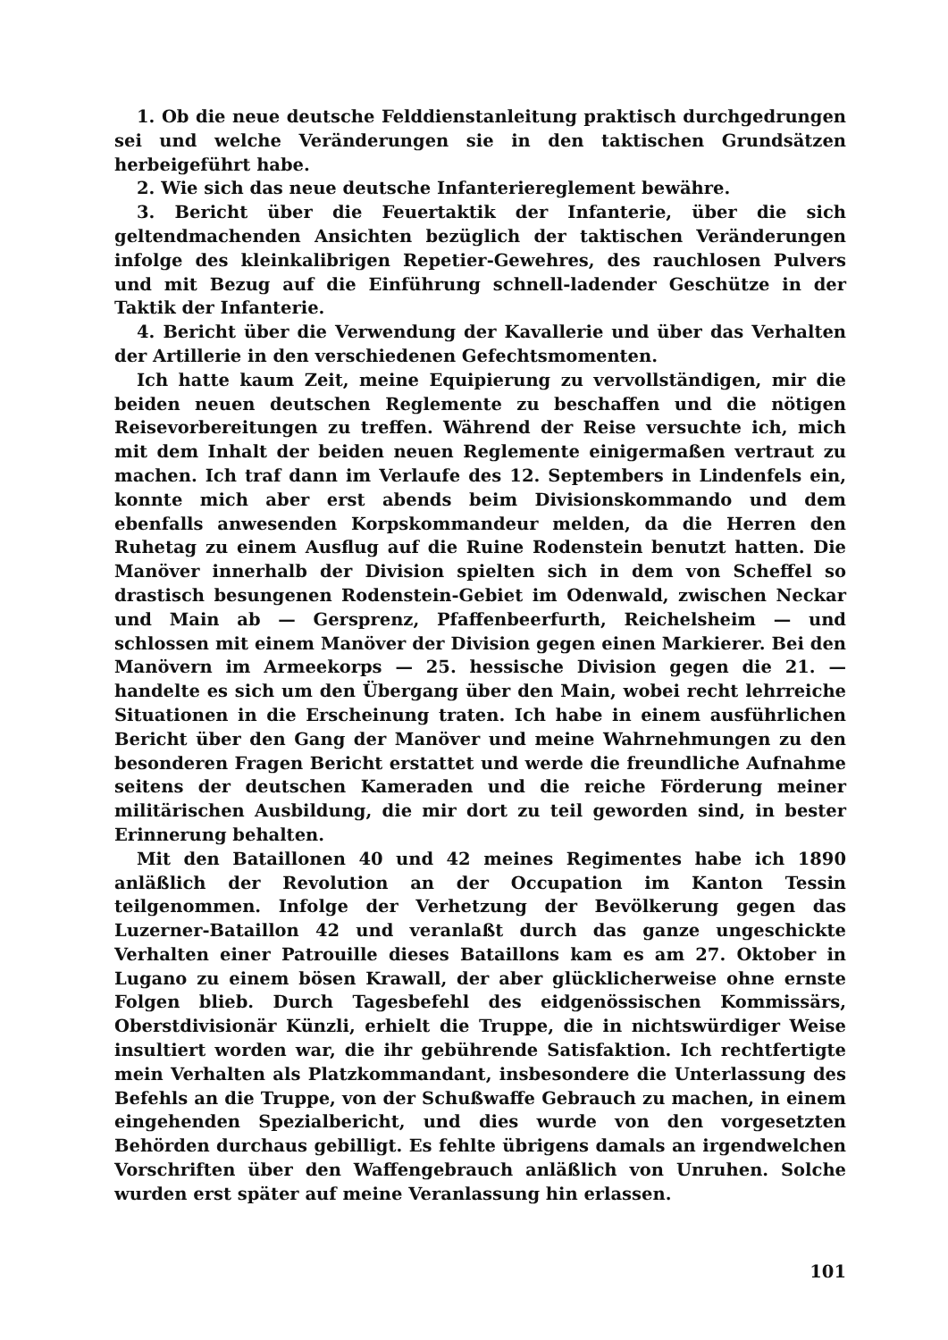1. Ob die neue deutsche Felddienstanleitung praktisch durchgedrungen sei und welche Veränderungen sie in den taktischen Grundsätzen herbeigeführt habe.
2. Wie sich das neue deutsche Infanteriereglement bewähre.
3. Bericht über die Feuertaktik der Infanterie, über die sich geltendmachenden Ansichten bezüglich der taktischen Veränderungen infolge des kleinkalibrigen Repetier-Gewehres, des rauchlosen Pulvers und mit Bezug auf die Einführung schnell-ladender Geschütze in der Taktik der Infanterie.
4. Bericht über die Verwendung der Kavallerie und über das Verhalten der Artillerie in den verschiedenen Gefechtsmomenten.
Ich hatte kaum Zeit, meine Equipierung zu vervollständigen, mir die beiden neuen deutschen Reglemente zu beschaffen und die nötigen Reisevorbereitungen zu treffen. Während der Reise versuchte ich, mich mit dem Inhalt der beiden neuen Reglemente einigermaßen vertraut zu machen. Ich traf dann im Verlaufe des 12. Septembers in Lindenfels ein, konnte mich aber erst abends beim Divisionskommando und dem ebenfalls anwesenden Korpskommandeur melden, da die Herren den Ruhetag zu einem Ausflug auf die Ruine Rodenstein benutzt hatten. Die Manöver innerhalb der Division spielten sich in dem von Scheffel so drastisch besungenen Rodenstein-Gebiet im Odenwald, zwischen Neckar und Main ab — Gersprenz, Pfaffenbeerfurth, Reichelsheim — und schlossen mit einem Manöver der Division gegen einen Markierer. Bei den Manövern im Armeekorps — 25. hessische Division gegen die 21. — handelte es sich um den Übergang über den Main, wobei recht lehrreiche Situationen in die Erscheinung traten. Ich habe in einem ausführlichen Bericht über den Gang der Manöver und meine Wahrnehmungen zu den besonderen Fragen Bericht erstattet und werde die freundliche Aufnahme seitens der deutschen Kameraden und die reiche Förderung meiner militärischen Ausbildung, die mir dort zu teil geworden sind, in bester Erinnerung behalten.
Mit den Bataillonen 40 und 42 meines Regimentes habe ich 1890 anläßlich der Revolution an der Occupation im Kanton Tessin teilgenommen. Infolge der Verhetzung der Bevölkerung gegen das Luzerner-Bataillon 42 und veranlaßt durch das ganze ungeschickte Verhalten einer Patrouille dieses Bataillons kam es am 27. Oktober in Lugano zu einem bösen Krawall, der aber glücklicherweise ohne ernste Folgen blieb. Durch Tagesbefehl des eidgenössischen Kommissärs, Oberstdivisionär Künzli, erhielt die Truppe, die in nichtswürdiger Weise insultiert worden war, die ihr gebührende Satisfaktion. Ich rechtfertigte mein Verhalten als Platzkommandant, insbesondere die Unterlassung des Befehls an die Truppe, von der Schußwaffe Gebrauch zu machen, in einem eingehenden Spezialbericht, und dies wurde von den vorgesetzten Behörden durchaus gebilligt. Es fehlte übrigens damals an irgendwelchen Vorschriften über den Waffengebrauch anläßlich von Unruhen. Solche wurden erst später auf meine Veranlassung hin erlassen.
101